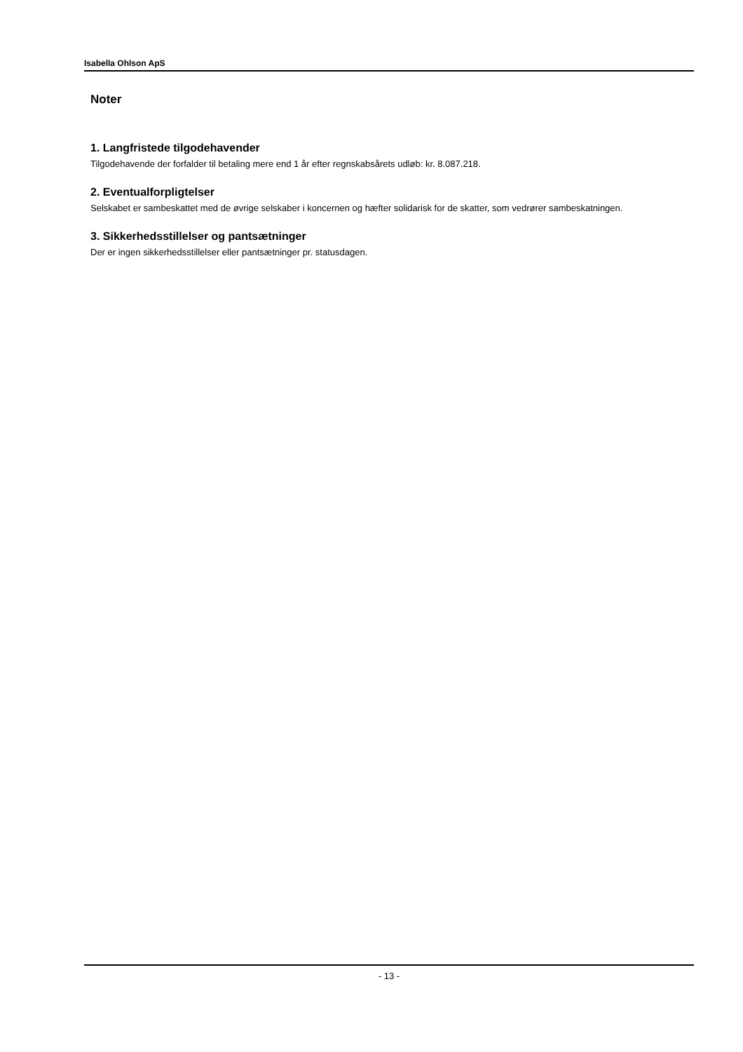Isabella Ohlson ApS
Noter
1. Langfristede tilgodehavender
Tilgodehavende der forfalder til betaling mere end 1 år efter regnskabsårets udløb: kr. 8.087.218.
2. Eventualforpligtelser
Selskabet er sambeskattet med de øvrige selskaber i koncernen og hæfter solidarisk for de skatter, som vedrører sambeskatningen.
3. Sikkerhedsstillelser og pantsætninger
Der er ingen sikkerhedsstillelser eller pantsætninger pr. statusdagen.
- 13 -